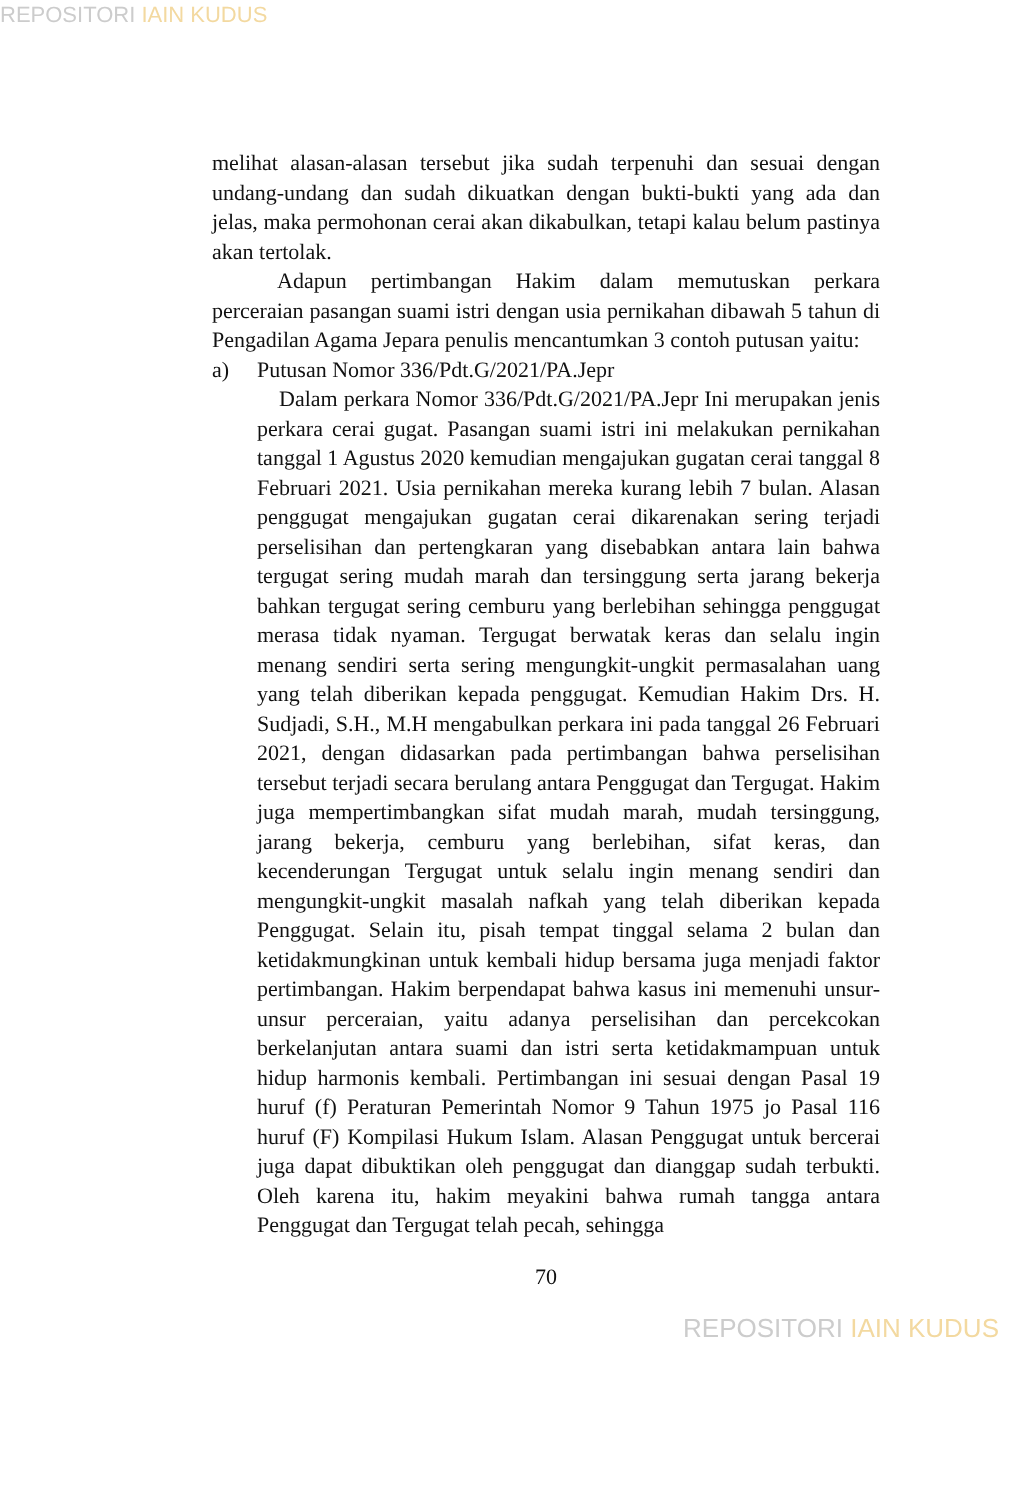REPOSITORI IAIN KUDUS
melihat alasan-alasan tersebut jika sudah terpenuhi dan sesuai dengan undang-undang dan sudah dikuatkan dengan bukti-bukti yang ada dan jelas, maka permohonan cerai akan dikabulkan, tetapi kalau belum pastinya akan tertolak.
Adapun pertimbangan Hakim dalam memutuskan perkara perceraian pasangan suami istri dengan usia pernikahan dibawah 5 tahun di Pengadilan Agama Jepara penulis mencantumkan 3 contoh putusan yaitu:
a) Putusan Nomor 336/Pdt.G/2021/PA.Jepr
Dalam perkara Nomor 336/Pdt.G/2021/PA.Jepr Ini merupakan jenis perkara cerai gugat. Pasangan suami istri ini melakukan pernikahan tanggal 1 Agustus 2020 kemudian mengajukan gugatan cerai tanggal 8 Februari 2021. Usia pernikahan mereka kurang lebih 7 bulan. Alasan penggugat mengajukan gugatan cerai dikarenakan sering terjadi perselisihan dan pertengkaran yang disebabkan antara lain bahwa tergugat sering mudah marah dan tersinggung serta jarang bekerja bahkan tergugat sering cemburu yang berlebihan sehingga penggugat merasa tidak nyaman. Tergugat berwatak keras dan selalu ingin menang sendiri serta sering mengungkit-ungkit permasalahan uang yang telah diberikan kepada penggugat. Kemudian Hakim Drs. H. Sudjadi, S.H., M.H mengabulkan perkara ini pada tanggal 26 Februari 2021, dengan didasarkan pada pertimbangan bahwa perselisihan tersebut terjadi secara berulang antara Penggugat dan Tergugat. Hakim juga mempertimbangkan sifat mudah marah, mudah tersinggung, jarang bekerja, cemburu yang berlebihan, sifat keras, dan kecenderungan Tergugat untuk selalu ingin menang sendiri dan mengungkit-ungkit masalah nafkah yang telah diberikan kepada Penggugat. Selain itu, pisah tempat tinggal selama 2 bulan dan ketidakmungkinan untuk kembali hidup bersama juga menjadi faktor pertimbangan. Hakim berpendapat bahwa kasus ini memenuhi unsur-unsur perceraian, yaitu adanya perselisihan dan percekcokan berkelanjutan antara suami dan istri serta ketidakmampuan untuk hidup harmonis kembali. Pertimbangan ini sesuai dengan Pasal 19 huruf (f) Peraturan Pemerintah Nomor 9 Tahun 1975 jo Pasal 116 huruf (F) Kompilasi Hukum Islam. Alasan Penggugat untuk bercerai juga dapat dibuktikan oleh penggugat dan dianggap sudah terbukti. Oleh karena itu, hakim meyakini bahwa rumah tangga antara Penggugat dan Tergugat telah pecah, sehingga
70
REPOSITORI IAIN KUDUS